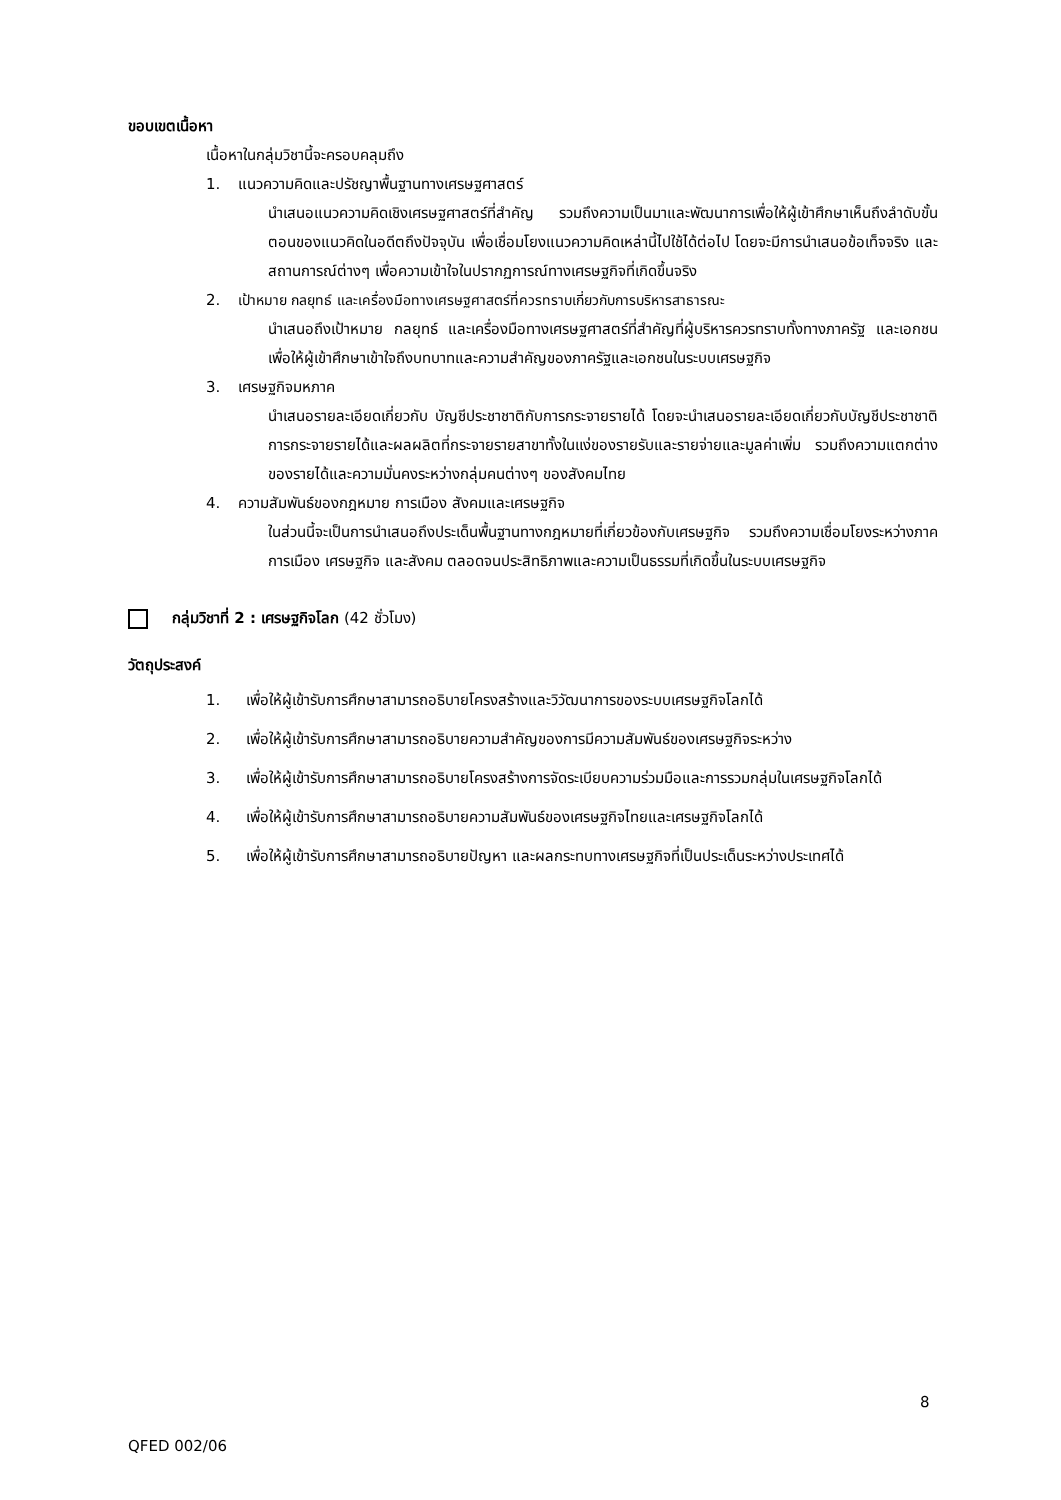ขอบเขตเนื้อหา
เนื้อหาในกลุ่มวิชานี้จะครอบคลุมถึง
1. แนวความคิดและปรัชญาพื้นฐานทางเศรษฐศาสตร์
นำเสนอแนวความคิดเชิงเศรษฐศาสตร์ที่สำคัญ รวมถึงความเป็นมาและพัฒนาการเพื่อให้ผู้เข้าศึกษาเห็นถึงลำดับขั้นตอนของแนวคิดในอดีตถึงปัจจุบัน เพื่อเชื่อมโยงแนวความคิดเหล่านี้ไปใช้ได้ต่อไป โดยจะมีการนำเสนอข้อเท็จจริง และสถานการณ์ต่างๆ เพื่อความเข้าใจในปรากฏการณ์ทางเศรษฐกิจที่เกิดขึ้นจริง
2. เป้าหมาย กลยุทธ์ และเครื่องมือทางเศรษฐศาสตร์ที่ควรทราบเกี่ยวกับการบริหารสาธารณะ
นำเสนอถึงเป้าหมาย กลยุทธ์ และเครื่องมือทางเศรษฐศาสตร์ที่สำคัญที่ผู้บริหารควรทราบทั้งทางภาครัฐ และเอกชน เพื่อให้ผู้เข้าศึกษาเข้าใจถึงบทบาทและความสำคัญของภาครัฐและเอกชนในระบบเศรษฐกิจ
3. เศรษฐกิจมหภาค
นำเสนอรายละเอียดเกี่ยวกับ บัญชีประชาชาติกับการกระจายรายได้ โดยจะนำเสนอรายละเอียดเกี่ยวกับบัญชีประชาชาติ การกระจายรายได้และผลผลิตที่กระจายรายสาขาทั้งในแง่ของรายรับและรายจ่ายและมูลค่าเพิ่ม รวมถึงความแตกต่างของรายได้และความมั่นคงระหว่างกลุ่มคนต่างๆ ของสังคมไทย
4. ความสัมพันธ์ของกฎหมาย การเมือง สังคมและเศรษฐกิจ
ในส่วนนี้จะเป็นการนำเสนอถึงประเด็นพื้นฐานทางกฎหมายที่เกี่ยวข้องกับเศรษฐกิจ รวมถึงความเชื่อมโยงระหว่างภาคการเมือง เศรษฐกิจ และสังคม ตลอดจนประสิทธิภาพและความเป็นธรรมที่เกิดขึ้นในระบบเศรษฐกิจ
กลุ่มวิชาที่ 2 : เศรษฐกิจโลก (42 ชั่วโมง)
วัตถุประสงค์
1. เพื่อให้ผู้เข้ารับการศึกษาสามารถอธิบายโครงสร้างและวิวัฒนาการของระบบเศรษฐกิจโลกได้
2. เพื่อให้ผู้เข้ารับการศึกษาสามารถอธิบายความสำคัญของการมีความสัมพันธ์ของเศรษฐกิจระหว่าง
3. เพื่อให้ผู้เข้ารับการศึกษาสามารถอธิบายโครงสร้างการจัดระเบียบความร่วมมือและการรวมกลุ่มในเศรษฐกิจโลกได้
4. เพื่อให้ผู้เข้ารับการศึกษาสามารถอธิบายความสัมพันธ์ของเศรษฐกิจไทยและเศรษฐกิจโลกได้
5. เพื่อให้ผู้เข้ารับการศึกษาสามารถอธิบายปัญหา และผลกระทบทางเศรษฐกิจที่เป็นประเด็นระหว่างประเทศได้
8
QFED 002/06